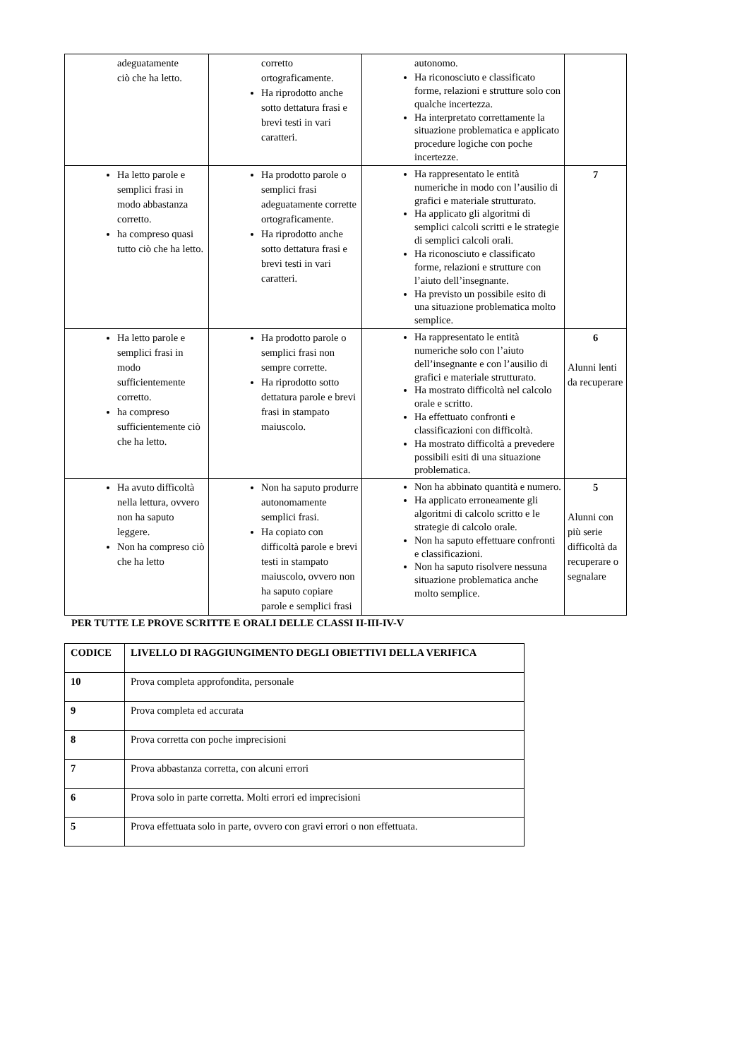| adeguatamente ciò che ha letto. | corretto ortograficamente. Ha riprodotto anche sotto dettatura frasi e brevi testi in vari caratteri. | autonomo. Ha riconosciuto e classificato forme, relazioni e strutture solo con qualche incertezza. Ha interpretato correttamente la situazione problematica e applicato procedure logiche con poche incertezze. | |
| Ha letto parole e semplici frasi in modo abbastanza corretto. ha compreso quasi tutto ciò che ha letto. | Ha prodotto parole o semplici frasi adeguatamente corrette ortograficamente. Ha riprodotto anche sotto dettatura frasi e brevi testi in vari caratteri. | Ha rappresentato le entità numeriche in modo con l’ausilio di grafici e materiale strutturato. Ha applicato gli algoritmi di semplici calcoli scritti e le strategie di semplici calcoli orali. Ha riconosciuto e classificato forme, relazioni e strutture con l’aiuto dell’insegnante. Ha previsto un possibile esito di una situazione problematica molto semplice. | 7 |
| Ha letto parole e semplici frasi in modo sufficientemente corretto. ha compreso sufficientemente ciò che ha letto. | Ha prodotto parole o semplici frasi non sempre corrette. Ha riprodotto sotto dettatura parole e brevi frasi in stampato maiuscolo. | Ha rappresentato le entità numeriche solo con l’aiuto dell’insegnante e con l’ausilio di grafici e materiale strutturato. Ha mostrato difficoltà nel calcolo orale e scritto. Ha effettuato confronti e classificazioni con difficoltà. Ha mostrato difficoltà a prevedere possibili esiti di una situazione problematica. | 6 Alunni lenti da recuperare |
| Ha avuto difficoltà nella lettura, ovvero non ha saputo leggere. Non ha compreso ciò che ha letto | Non ha saputo produrre autonomamente semplici frasi. Ha copiato con difficoltà parole e brevi testi in stampato maiuscolo, ovvero non ha saputo copiare parole e semplici frasi | Non ha abbinato quantità e numero. Ha applicato erroneamente gli algoritmi di calcolo scritto e le strategie di calcolo orale. Non ha saputo effettuare confronti e classificazioni. Non ha saputo risolvere nessuna situazione problematica anche molto semplice. | 5 Alunni con più serie difficoltà da recuperare o segnalare |
PER TUTTE LE PROVE SCRITTE E ORALI DELLE CLASSI II-III-IV-V
| CODICE | LIVELLO DI RAGGIUNGIMENTO DEGLI OBIETTIVI DELLA VERIFICA |
| 10 | Prova completa approfondita, personale |
| 9 | Prova completa ed accurata |
| 8 | Prova corretta con poche imprecisioni |
| 7 | Prova abbastanza corretta, con alcuni errori |
| 6 | Prova solo in parte corretta. Molti errori ed imprecisioni |
| 5 | Prova effettuata solo in parte, ovvero con gravi errori o non effettuata. |